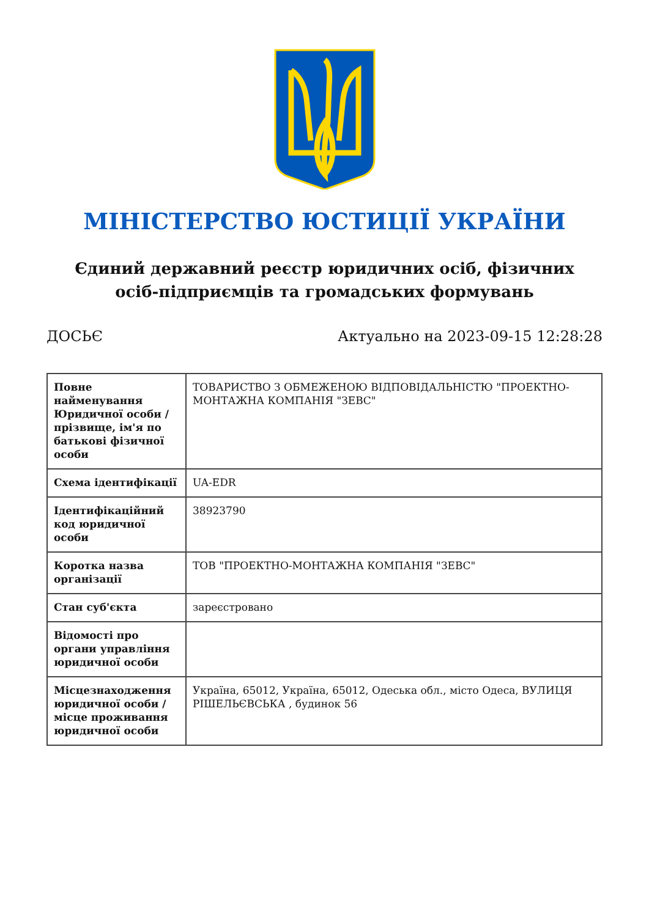МІНІСТЕРСТВО ЮСТИЦІЇ УКРАЇНИ
Єдиний державний реєстр юридичних осіб, фізичних осіб-підприємців та громадських формувань
ДОСЬЄ Актуально на 2023-09-15 12:28:28
| Повне найменування Юридичної особи / прізвище, ім'я по батькові фізичної особи | ТОВАРИСТВО З ОБМЕЖЕНОЮ ВІДПОВІДАЛЬНІСТЮ "ПРОЕКТНО-МОНТАЖНА КОМПАНІЯ "ЗЕВС" |
| Схема ідентифікації | UA-EDR |
| Ідентифікаційний код юридичної особи | 38923790 |
| Коротка назва організації | ТОВ "ПРОЕКТНО-МОНТАЖНА КОМПАНІЯ "ЗЕВС" |
| Стан суб'єкта | зареєстровано |
| Відомості про органи управління юридичної особи | |
| Місцезнаходження юридичної особи / місце проживання юридичної особи | Україна, 65012, Україна, 65012, Одеська обл., місто Одеса, ВУЛИЦЯ РІШЕЛЬЄВСЬКА , будинок 56 |